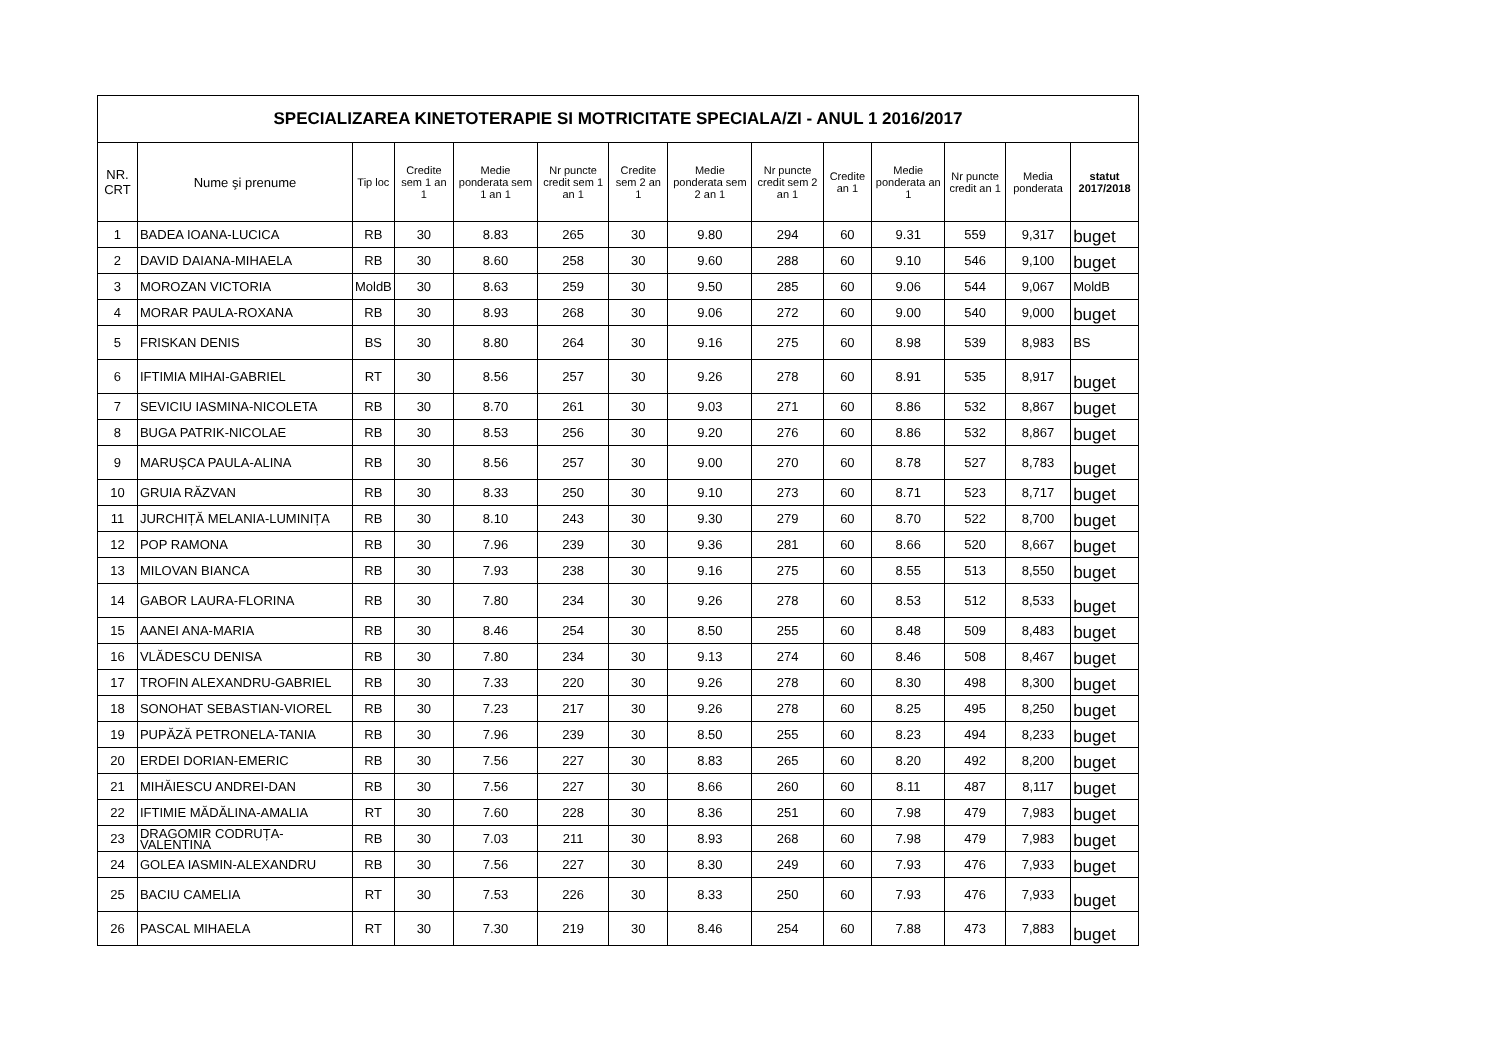| SPECIALIZAREA KINETOTERAPIE SI MOTRICITATE SPECIALA/ZI - ANUL 1 2016/2017 | | | | | | | | | | | | | |
| NR. CRT | Nume şi prenume | Tip loc | Credite sem 1 an 1 | Medie ponderata sem 1 an 1 | Nr puncte credit sem 1 an 1 | Credite sem 2 an 1 | Medie ponderata sem 2 an 1 | Nr puncte credit sem 2 an 1 | Credite an 1 | Medie ponderata an 1 | Nr puncte credit an 1 | Media ponderata | statut 2017/2018 |
| 1 | BADEA IOANA-LUCICA | RB | 30 | 8.83 | 265 | 30 | 9.80 | 294 | 60 | 9.31 | 559 | 9,317 | buget |
| 2 | DAVID DAIANA-MIHAELA | RB | 30 | 8.60 | 258 | 30 | 9.60 | 288 | 60 | 9.10 | 546 | 9,100 | buget |
| 3 | MOROZAN VICTORIA | MoldB | 30 | 8.63 | 259 | 30 | 9.50 | 285 | 60 | 9.06 | 544 | 9,067 | MoldB |
| 4 | MORAR PAULA-ROXANA | RB | 30 | 8.93 | 268 | 30 | 9.06 | 272 | 60 | 9.00 | 540 | 9,000 | buget |
| 5 | FRISKAN DENIS | BS | 30 | 8.80 | 264 | 30 | 9.16 | 275 | 60 | 8.98 | 539 | 8,983 | BS |
| 6 | IFTIMIA MIHAI-GABRIEL | RT | 30 | 8.56 | 257 | 30 | 9.26 | 278 | 60 | 8.91 | 535 | 8,917 | buget |
| 7 | SEVICIU IASMINA-NICOLETA | RB | 30 | 8.70 | 261 | 30 | 9.03 | 271 | 60 | 8.86 | 532 | 8,867 | buget |
| 8 | BUGA PATRIK-NICOLAE | RB | 30 | 8.53 | 256 | 30 | 9.20 | 276 | 60 | 8.86 | 532 | 8,867 | buget |
| 9 | MARUȘCA PAULA-ALINA | RB | 30 | 8.56 | 257 | 30 | 9.00 | 270 | 60 | 8.78 | 527 | 8,783 | buget |
| 10 | GRUIA RĂZVAN | RB | 30 | 8.33 | 250 | 30 | 9.10 | 273 | 60 | 8.71 | 523 | 8,717 | buget |
| 11 | JURCHIȚĂ MELANIA-LUMINIȚA | RB | 30 | 8.10 | 243 | 30 | 9.30 | 279 | 60 | 8.70 | 522 | 8,700 | buget |
| 12 | POP RAMONA | RB | 30 | 7.96 | 239 | 30 | 9.36 | 281 | 60 | 8.66 | 520 | 8,667 | buget |
| 13 | MILOVAN BIANCA | RB | 30 | 7.93 | 238 | 30 | 9.16 | 275 | 60 | 8.55 | 513 | 8,550 | buget |
| 14 | GABOR LAURA-FLORINA | RB | 30 | 7.80 | 234 | 30 | 9.26 | 278 | 60 | 8.53 | 512 | 8,533 | buget |
| 15 | AANEI ANA-MARIA | RB | 30 | 8.46 | 254 | 30 | 8.50 | 255 | 60 | 8.48 | 509 | 8,483 | buget |
| 16 | VLĂDESCU DENISA | RB | 30 | 7.80 | 234 | 30 | 9.13 | 274 | 60 | 8.46 | 508 | 8,467 | buget |
| 17 | TROFIN ALEXANDRU-GABRIEL | RB | 30 | 7.33 | 220 | 30 | 9.26 | 278 | 60 | 8.30 | 498 | 8,300 | buget |
| 18 | SONOHAT SEBASTIAN-VIOREL | RB | 30 | 7.23 | 217 | 30 | 9.26 | 278 | 60 | 8.25 | 495 | 8,250 | buget |
| 19 | PUPĂZĂ PETRONELA-TANIA | RB | 30 | 7.96 | 239 | 30 | 8.50 | 255 | 60 | 8.23 | 494 | 8,233 | buget |
| 20 | ERDEI DORIAN-EMERIC | RB | 30 | 7.56 | 227 | 30 | 8.83 | 265 | 60 | 8.20 | 492 | 8,200 | buget |
| 21 | MIHĂIESCU ANDREI-DAN | RB | 30 | 7.56 | 227 | 30 | 8.66 | 260 | 60 | 8.11 | 487 | 8,117 | buget |
| 22 | IFTIMIE MĂDĂLINA-AMALIA | RT | 30 | 7.60 | 228 | 30 | 8.36 | 251 | 60 | 7.98 | 479 | 7,983 | buget |
| 23 | DRAGOMIR CODRUȚA-VALENTINA | RB | 30 | 7.03 | 211 | 30 | 8.93 | 268 | 60 | 7.98 | 479 | 7,983 | buget |
| 24 | GOLEA IASMIN-ALEXANDRU | RB | 30 | 7.56 | 227 | 30 | 8.30 | 249 | 60 | 7.93 | 476 | 7,933 | buget |
| 25 | BACIU CAMELIA | RT | 30 | 7.53 | 226 | 30 | 8.33 | 250 | 60 | 7.93 | 476 | 7,933 | buget |
| 26 | PASCAL MIHAELA | RT | 30 | 7.30 | 219 | 30 | 8.46 | 254 | 60 | 7.88 | 473 | 7,883 | buget |